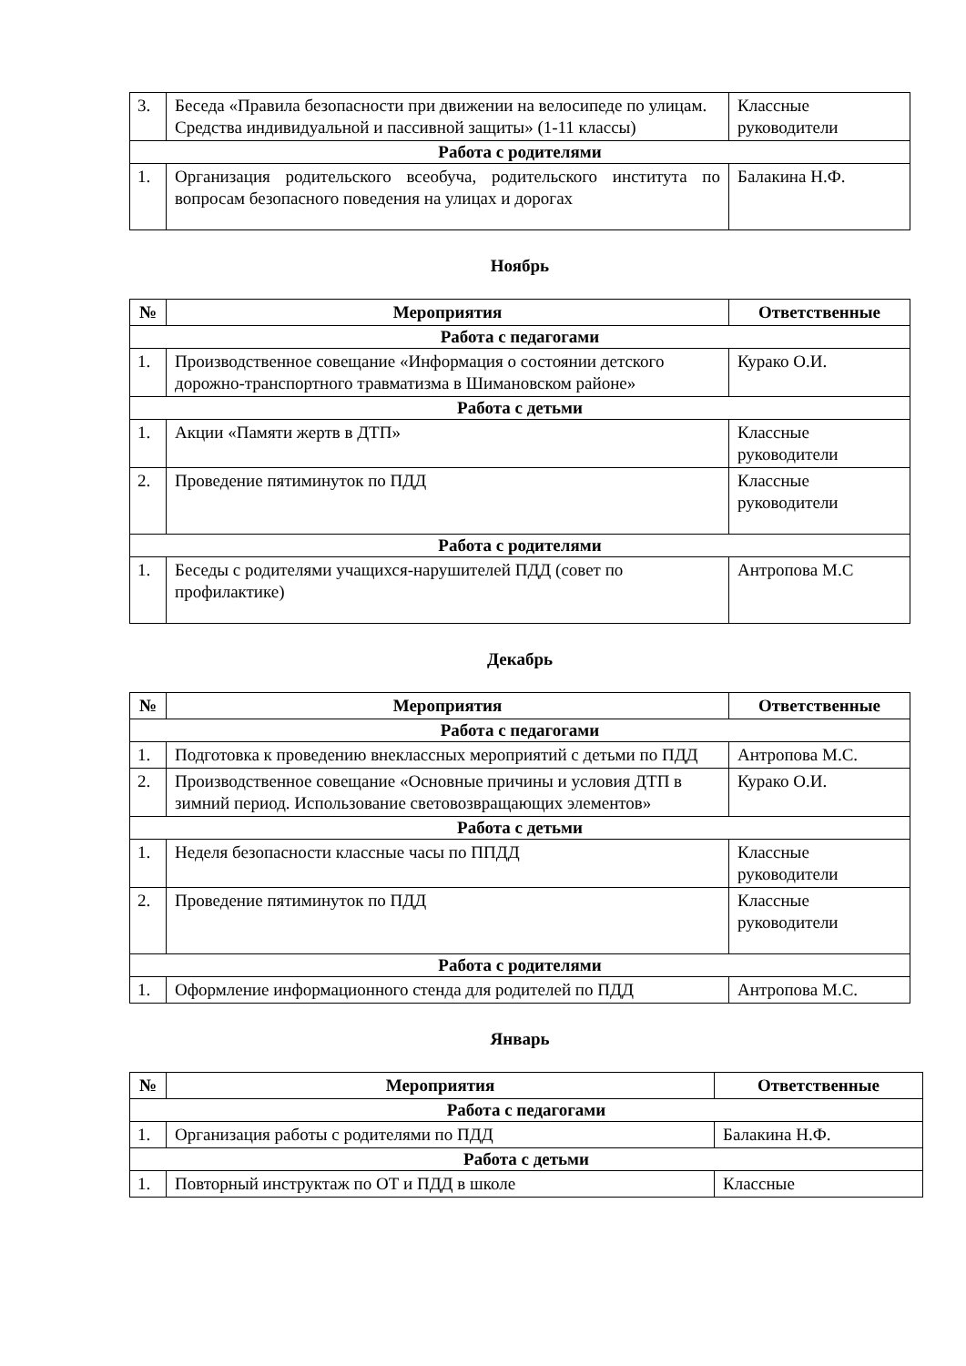| 3. | Беседа «Правила безопасности при движении на велосипеде по улицам. Средства индивидуальной и пассивной защиты» (1-11 классы) | Классные руководители |
| Работа с родителями | | |
| 1. | Организация родительского всеобуча, родительского института по вопросам безопасного поведения на улицах и дорогах | Балакина Н.Ф. |
Ноябрь
| № | Мероприятия | Ответственные |
| --- | --- | --- |
| Работа с педагогами | | |
| 1. | Производственное совещание «Информация о состоянии детского дорожно-транспортного травматизма в Шимановском районе» | Курако О.И. |
| Работа с детьми | | |
| 1. | Акции «Памяти жертв в ДТП» | Классные руководители |
| 2. | Проведение пятиминуток по ПДД | Классные руководители |
| Работа с родителями | | |
| 1. | Беседы с родителями учащихся-нарушителей ПДД (совет по профилактике) | Антропова М.С |
Декабрь
| № | Мероприятия | Ответственные |
| --- | --- | --- |
| Работа с педагогами | | |
| 1. | Подготовка к проведению внеклассных мероприятий с детьми по ПДД | Антропова М.С. |
| 2. | Производственное совещание «Основные причины и условия ДТП в зимний период. Использование световозвращающих элементов» | Курако О.И. |
| Работа с детьми | | |
| 1. | Неделя безопасности классные часы по ППДД | Классные руководители |
| 2. | Проведение пятиминуток по ПДД | Классные руководители |
| Работа с родителями | | |
| 1. | Оформление информационного стенда для родителей по ПДД | Антропова М.С. |
Январь
| № | Мероприятия | Ответственные |
| --- | --- | --- |
| Работа с педагогами | | |
| 1. | Организация работы с родителями по ПДД | Балакина Н.Ф. |
| Работа с детьми | | |
| 1. | Повторный инструктаж по ОТ и ПДД в школе | Классные |